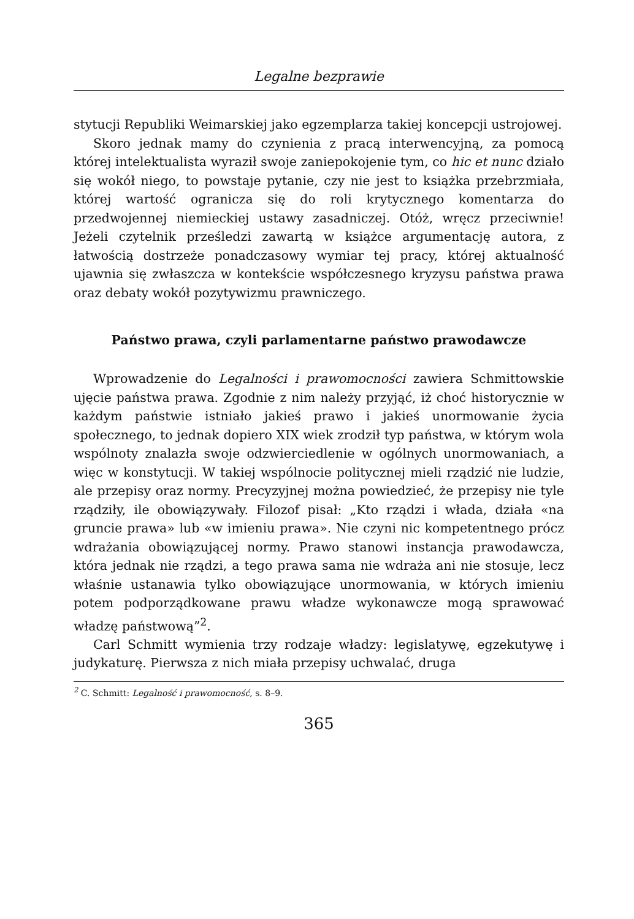Legalne bezprawie
stytucji Republiki Weimarskiej jako egzemplarza takiej koncepcji ustrojowej.
Skoro jednak mamy do czynienia z pracą interwencyjną, za pomocą której intelektualista wyraził swoje zaniepokojenie tym, co hic et nunc działo się wokół niego, to powstaje pytanie, czy nie jest to książka przebrzmiała, której wartość ogranicza się do roli krytycznego komentarza do przedwojennej niemieckiej ustawy zasadniczej. Otóż, wręcz przeciwnie! Jeżeli czytelnik prześledzi zawartą w książce argumentację autora, z łatwością dostrzeże ponadczasowy wymiar tej pracy, której aktualność ujawnia się zwłaszcza w kontekście współczesnego kryzysu państwa prawa oraz debaty wokół pozytywizmu prawniczego.
Państwo prawa, czyli parlamentarne państwo prawodawcze
Wprowadzenie do Legalności i prawomocności zawiera Schmittowskie ujęcie państwa prawa. Zgodnie z nim należy przyjąć, iż choć historycznie w każdym państwie istniało jakieś prawo i jakieś unormowanie życia społecznego, to jednak dopiero XIX wiek zrodził typ państwa, w którym wola wspólnoty znalazła swoje odzwierciedlenie w ogólnych unormowaniach, a więc w konstytucji. W takiej wspólnocie politycznej mieli rządzić nie ludzie, ale przepisy oraz normy. Precyzyjnej można powiedzieć, że przepisy nie tyle rządziły, ile obowiązywały. Filozof pisał: „Kto rządzi i włada, działa «na gruncie prawa» lub «w imieniu prawa». Nie czyni nic kompetentnego prócz wdrażania obowiązującej normy. Prawo stanowi instancja prawodawcza, która jednak nie rządzi, a tego prawa sama nie wdraża ani nie stosuje, lecz właśnie ustanawia tylko obowiązujące unormowania, w których imieniu potem podporządkowane prawu władze wykonawcze mogą sprawować władzę państwową”<sup>2</sup>.
Carl Schmitt wymienia trzy rodzaje władzy: legislatywę, egzekutywę i judykaturę. Pierwsza z nich miała przepisy uchwalać, druga
<sup>2</sup> C. Schmitt: Legalność i prawomocność, s. 8–9.
365